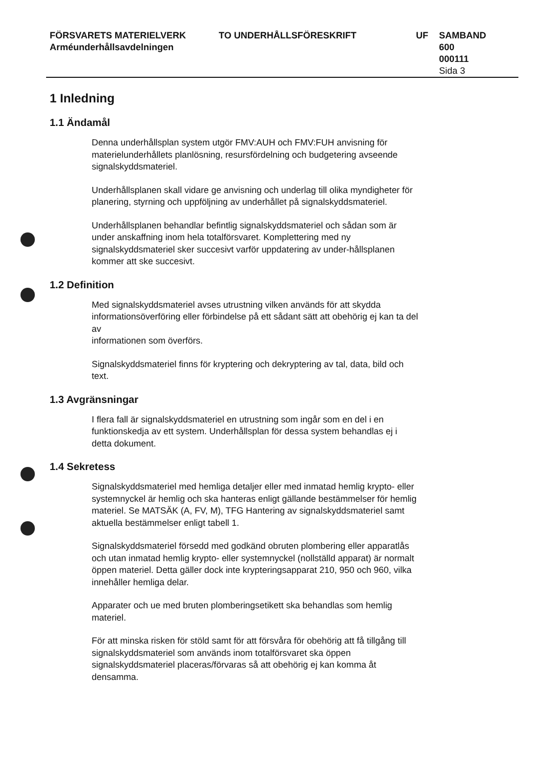FÖRSVARETS MATERIELVERK
Arméunderhållsavdelningen
TO UNDERHÅLLSFÖRESKRIFT UF SAMBAND
600
000111
Sida 3
1 Inledning
1.1 Ändamål
Denna underhållsplan system utgör FMV:AUH och FMV:FUH anvisning för materielunderhållets planlösning, resursfördelning och budgetering avseende signalskyddsmateriel.
Underhållsplanen skall vidare ge anvisning och underlag till olika myndigheter för planering, styrning och uppföljning av underhållet på signalskyddsmateriel.
Underhållsplanen behandlar befintlig signalskyddsmateriel och sådan som är under anskaffning inom hela totalförsvaret. Komplettering med ny signalskyddsmateriel sker succesivt varför uppdatering av under-hållsplanen kommer att ske succesivt.
1.2 Definition
Med signalskyddsmateriel avses utrustning vilken används för att skydda informationsöverföring eller förbindelse på ett sådant sätt att obehörig ej kan ta del av
informationen som överförs.
Signalskyddsmateriel finns för kryptering och dekryptering av tal, data, bild och text.
1.3 Avgränsningar
I flera fall är signalskyddsmateriel en utrustning som ingår som en del i en funktionskedja av ett system. Underhållsplan för dessa system behandlas ej i detta dokument.
1.4 Sekretess
Signalskyddsmateriel med hemliga detaljer eller med inmatad hemlig krypto- eller systemnyckel är hemlig och ska hanteras enligt gällande bestämmelser för hemlig materiel. Se MATSÄK (A, FV, M), TFG Hantering av signalskyddsmateriel samt aktuella bestämmelser enligt tabell 1.
Signalskyddsmateriel försedd med godkänd obruten plombering eller apparatlås och utan inmatad hemlig krypto- eller systemnyckel (nollställd apparat) är normalt öppen materiel. Detta gäller dock inte krypteringsapparat 210, 950 och 960, vilka innehåller hemliga delar.
Apparater och ue med bruten plomberingsetikett ska behandlas som hemlig materiel.
För att minska risken för stöld samt för att försvåra för obehörig att få tillgång till signalskyddsmateriel som används inom totalförsvaret ska öppen signalskyddsmateriel placeras/förvaras så att obehörig ej kan komma åt densamma.